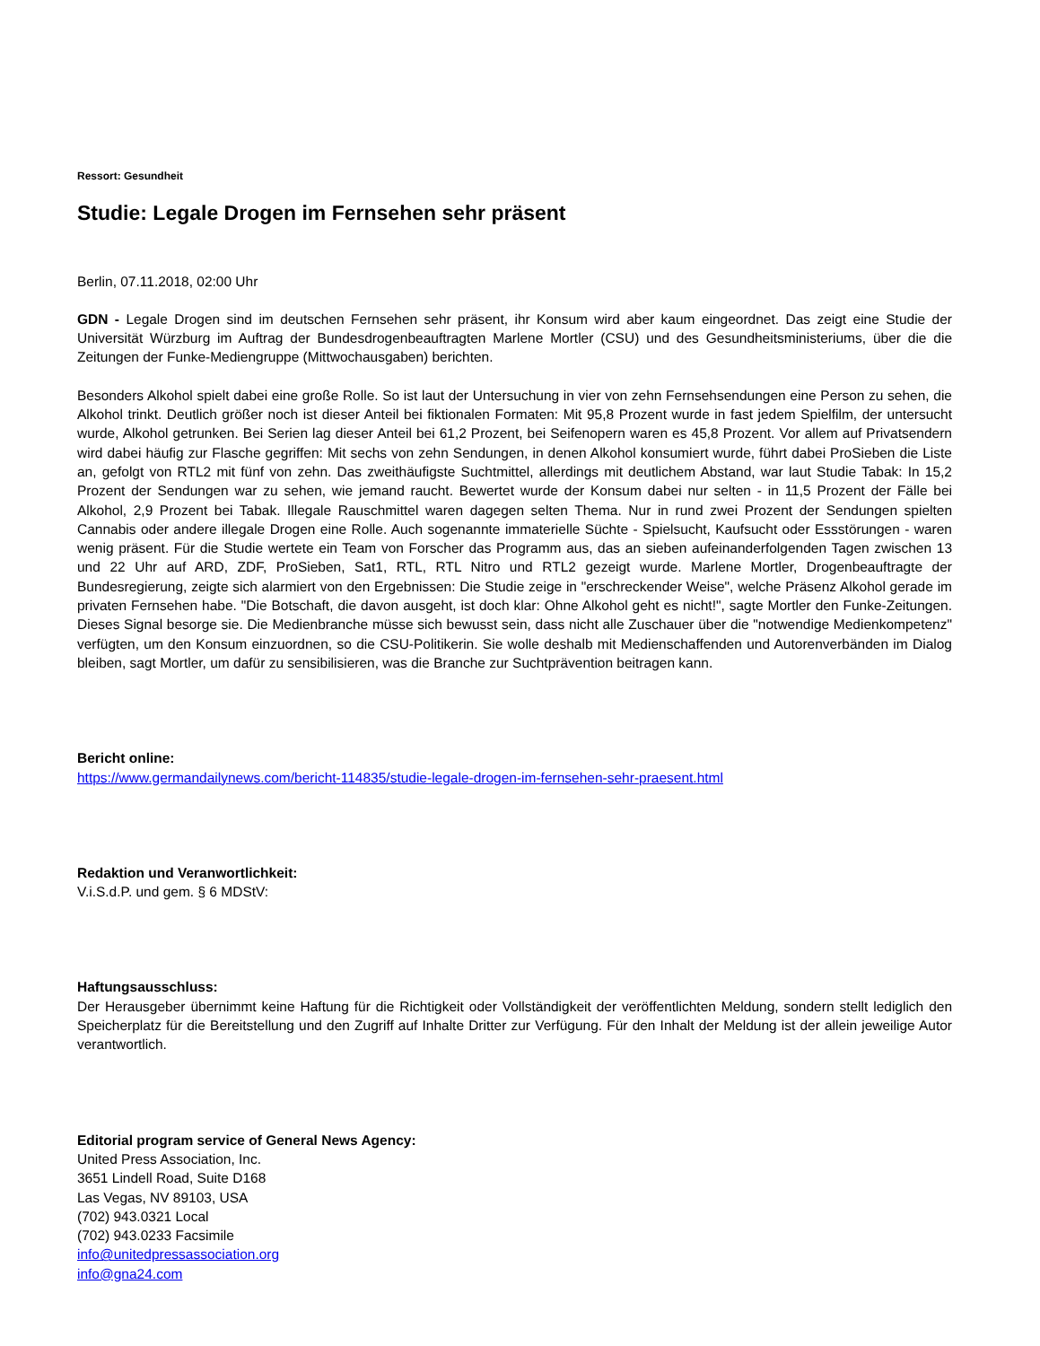Ressort: Gesundheit
Studie: Legale Drogen im Fernsehen sehr präsent
Berlin, 07.11.2018, 02:00 Uhr
GDN - Legale Drogen sind im deutschen Fernsehen sehr präsent, ihr Konsum wird aber kaum eingeordnet. Das zeigt eine Studie der Universität Würzburg im Auftrag der Bundesdrogenbeauftragten Marlene Mortler (CSU) und des Gesundheitsministeriums, über die die Zeitungen der Funke-Mediengruppe (Mittwochausgaben) berichten.
Besonders Alkohol spielt dabei eine große Rolle. So ist laut der Untersuchung in vier von zehn Fernsehsendungen eine Person zu sehen, die Alkohol trinkt. Deutlich größer noch ist dieser Anteil bei fiktionalen Formaten: Mit 95,8 Prozent wurde in fast jedem Spielfilm, der untersucht wurde, Alkohol getrunken. Bei Serien lag dieser Anteil bei 61,2 Prozent, bei Seifenopern waren es 45,8 Prozent. Vor allem auf Privatsendern wird dabei häufig zur Flasche gegriffen: Mit sechs von zehn Sendungen, in denen Alkohol konsumiert wurde, führt dabei ProSieben die Liste an, gefolgt von RTL2 mit fünf von zehn. Das zweithäufigste Suchtmittel, allerdings mit deutlichem Abstand, war laut Studie Tabak: In 15,2 Prozent der Sendungen war zu sehen, wie jemand raucht. Bewertet wurde der Konsum dabei nur selten - in 11,5 Prozent der Fälle bei Alkohol, 2,9 Prozent bei Tabak. Illegale Rauschmittel waren dagegen selten Thema. Nur in rund zwei Prozent der Sendungen spielten Cannabis oder andere illegale Drogen eine Rolle. Auch sogenannte immaterielle Süchte - Spielsucht, Kaufsucht oder Essstörungen - waren wenig präsent. Für die Studie wertete ein Team von Forscher das Programm aus, das an sieben aufeinanderfolgenden Tagen zwischen 13 und 22 Uhr auf ARD, ZDF, ProSieben, Sat1, RTL, RTL Nitro und RTL2 gezeigt wurde. Marlene Mortler, Drogenbeauftragte der Bundesregierung, zeigte sich alarmiert von den Ergebnissen: Die Studie zeige in "erschreckender Weise", welche Präsenz Alkohol gerade im privaten Fernsehen habe. "Die Botschaft, die davon ausgeht, ist doch klar: Ohne Alkohol geht es nicht!", sagte Mortler den Funke-Zeitungen. Dieses Signal besorge sie. Die Medienbranche müsse sich bewusst sein, dass nicht alle Zuschauer über die "notwendige Medienkompetenz" verfügten, um den Konsum einzuordnen, so die CSU-Politikerin. Sie wolle deshalb mit Medienschaffenden und Autorenverbänden im Dialog bleiben, sagt Mortler, um dafür zu sensibilisieren, was die Branche zur Suchtprävention beitragen kann.
Bericht online:
https://www.germandailynews.com/bericht-114835/studie-legale-drogen-im-fernsehen-sehr-praesent.html
Redaktion und Veranwortlichkeit:
V.i.S.d.P. und gem. § 6 MDStV:
Haftungsausschluss:
Der Herausgeber übernimmt keine Haftung für die Richtigkeit oder Vollständigkeit der veröffentlichten Meldung, sondern stellt lediglich den Speicherplatz für die Bereitstellung und den Zugriff auf Inhalte Dritter zur Verfügung. Für den Inhalt der Meldung ist der allein jeweilige Autor verantwortlich.
Editorial program service of General News Agency:
United Press Association, Inc.
3651 Lindell Road, Suite D168
Las Vegas, NV 89103, USA
(702) 943.0321 Local
(702) 943.0233 Facsimile
info@unitedpressassociation.org
info@gna24.com